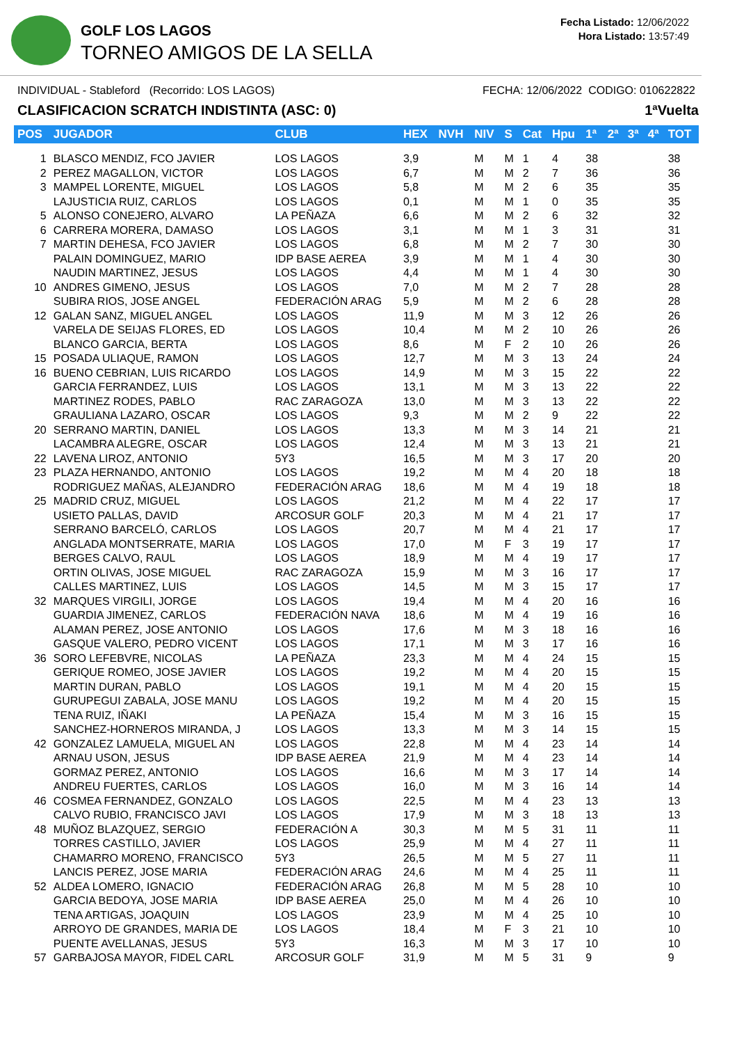GOLF LOS LAGOS
TORNEO AMIGOS DE LA SELLA
Fecha Listado: 12/06/2022
Hora Listado: 13:57:49
INDIVIDUAL - Stableford (Recorrido: LOS LAGOS) FECHA: 12/06/2022 CODIGO: 010622822
CLASIFICACION SCRATCH INDISTINTA (ASC: 0) 1ªVuelta
| POS | JUGADOR | CLUB | HEX | NVH | NIV | S | Cat | Hpu | 1ª | 2ª | 3ª | 4ª | TOT |
| --- | --- | --- | --- | --- | --- | --- | --- | --- | --- | --- | --- | --- | --- |
| 1 | BLASCO MENDIZ, FCO JAVIER | LOS LAGOS | 3,9 | | M | M | 1 | 4 | 38 | | | | 38 |
| 2 | PEREZ MAGALLON, VICTOR | LOS LAGOS | 6,7 | | M | M | 2 | 7 | 36 | | | | 36 |
| 3 | MAMPEL LORENTE, MIGUEL | LOS LAGOS | 5,8 | | M | M | 2 | 6 | 35 | | | | 35 |
| | LAJUSTICIA RUIZ, CARLOS | LOS LAGOS | 0,1 | | M | M | 1 | 0 | 35 | | | | 35 |
| 5 | ALONSO CONEJERO, ALVARO | LA PEÑAZA | 6,6 | | M | M | 2 | 6 | 32 | | | | 32 |
| 6 | CARRERA MORERA, DAMASO | LOS LAGOS | 3,1 | | M | M | 1 | 3 | 31 | | | | 31 |
| 7 | MARTIN DEHESA, FCO JAVIER | LOS LAGOS | 6,8 | | M | M | 2 | 7 | 30 | | | | 30 |
| | PALAIN DOMINGUEZ, MARIO | IDP BASE AEREA | 3,9 | | M | M | 1 | 4 | 30 | | | | 30 |
| | NAUDIN MARTINEZ, JESUS | LOS LAGOS | 4,4 | | M | M | 1 | 4 | 30 | | | | 30 |
| 10 | ANDRES GIMENO, JESUS | LOS LAGOS | 7,0 | | M | M | 2 | 7 | 28 | | | | 28 |
| | SUBIRA RIOS, JOSE ANGEL | FEDERACIÓN ARAG | 5,9 | | M | M | 2 | 6 | 28 | | | | 28 |
| 12 | GALAN SANZ, MIGUEL ANGEL | LOS LAGOS | 11,9 | | M | M | 3 | 12 | 26 | | | | 26 |
| | VARELA DE SEIJAS FLORES, ED | LOS LAGOS | 10,4 | | M | M | 2 | 10 | 26 | | | | 26 |
| | BLANCO GARCIA, BERTA | LOS LAGOS | 8,6 | | M | F | 2 | 10 | 26 | | | | 26 |
| 15 | POSADA ULIAQUE, RAMON | LOS LAGOS | 12,7 | | M | M | 3 | 13 | 24 | | | | 24 |
| 16 | BUENO CEBRIAN, LUIS RICARDO | LOS LAGOS | 14,9 | | M | M | 3 | 15 | 22 | | | | 22 |
| | GARCIA FERRANDEZ, LUIS | LOS LAGOS | 13,1 | | M | M | 3 | 13 | 22 | | | | 22 |
| | MARTINEZ RODES, PABLO | RAC ZARAGOZA | 13,0 | | M | M | 3 | 13 | 22 | | | | 22 |
| | GRAULIANA LAZARO, OSCAR | LOS LAGOS | 9,3 | | M | M | 2 | 9 | 22 | | | | 22 |
| 20 | SERRANO MARTIN, DANIEL | LOS LAGOS | 13,3 | | M | M | 3 | 14 | 21 | | | | 21 |
| | LACAMBRA ALEGRE, OSCAR | LOS LAGOS | 12,4 | | M | M | 3 | 13 | 21 | | | | 21 |
| 22 | LAVENA LIROZ, ANTONIO | 5Y3 | 16,5 | | M | M | 3 | 17 | 20 | | | | 20 |
| 23 | PLAZA HERNANDO, ANTONIO | LOS LAGOS | 19,2 | | M | M | 4 | 20 | 18 | | | | 18 |
| | RODRIGUEZ MAÑAS, ALEJANDRO | FEDERACIÓN ARAG | 18,6 | | M | M | 4 | 19 | 18 | | | | 18 |
| 25 | MADRID CRUZ, MIGUEL | LOS LAGOS | 21,2 | | M | M | 4 | 22 | 17 | | | | 17 |
| | USIETO PALLAS, DAVID | ARCOSUR GOLF | 20,3 | | M | M | 4 | 21 | 17 | | | | 17 |
| | SERRANO BARCELÓ, CARLOS | LOS LAGOS | 20,7 | | M | M | 4 | 21 | 17 | | | | 17 |
| | ANGLADA MONTSERRATE, MARIA | LOS LAGOS | 17,0 | | M | F | 3 | 19 | 17 | | | | 17 |
| | BERGES CALVO, RAUL | LOS LAGOS | 18,9 | | M | M | 4 | 19 | 17 | | | | 17 |
| | ORTIN OLIVAS, JOSE MIGUEL | RAC ZARAGOZA | 15,9 | | M | M | 3 | 16 | 17 | | | | 17 |
| | CALLES MARTINEZ, LUIS | LOS LAGOS | 14,5 | | M | M | 3 | 15 | 17 | | | | 17 |
| 32 | MARQUES VIRGILI, JORGE | LOS LAGOS | 19,4 | | M | M | 4 | 20 | 16 | | | | 16 |
| | GUARDIA JIMENEZ, CARLOS | FEDERACIÓN NAVA | 18,6 | | M | M | 4 | 19 | 16 | | | | 16 |
| | ALAMAN PEREZ, JOSE ANTONIO | LOS LAGOS | 17,6 | | M | M | 3 | 18 | 16 | | | | 16 |
| | GASQUE VALERO, PEDRO VICENT | LOS LAGOS | 17,1 | | M | M | 3 | 17 | 16 | | | | 16 |
| 36 | SORO LEFEBVRE, NICOLAS | LA PEÑAZA | 23,3 | | M | M | 4 | 24 | 15 | | | | 15 |
| | GERIQUE ROMEO, JOSE JAVIER | LOS LAGOS | 19,2 | | M | M | 4 | 20 | 15 | | | | 15 |
| | MARTIN DURAN, PABLO | LOS LAGOS | 19,1 | | M | M | 4 | 20 | 15 | | | | 15 |
| | GURUPEGUI ZABALA, JOSE MANU | LOS LAGOS | 19,2 | | M | M | 4 | 20 | 15 | | | | 15 |
| | TENA RUIZ, IÑAKI | LA PEÑAZA | 15,4 | | M | M | 3 | 16 | 15 | | | | 15 |
| | SANCHEZ-HORNEROS MIRANDA, J | LOS LAGOS | 13,3 | | M | M | 3 | 14 | 15 | | | | 15 |
| 42 | GONZALEZ LAMUELA, MIGUEL AN | LOS LAGOS | 22,8 | | M | M | 4 | 23 | 14 | | | | 14 |
| | ARNAU USON, JESUS | IDP BASE AEREA | 21,9 | | M | M | 4 | 23 | 14 | | | | 14 |
| | GORMAZ PEREZ, ANTONIO | LOS LAGOS | 16,6 | | M | M | 3 | 17 | 14 | | | | 14 |
| | ANDREU FUERTES, CARLOS | LOS LAGOS | 16,0 | | M | M | 3 | 16 | 14 | | | | 14 |
| 46 | COSMEA FERNANDEZ, GONZALO | LOS LAGOS | 22,5 | | M | M | 4 | 23 | 13 | | | | 13 |
| | CALVO RUBIO, FRANCISCO JAVI | LOS LAGOS | 17,9 | | M | M | 3 | 18 | 13 | | | | 13 |
| 48 | MUÑOZ BLAZQUEZ, SERGIO | FEDERACIÓN A | 30,3 | | M | M | 5 | 31 | 11 | | | | 11 |
| | TORRES CASTILLO, JAVIER | LOS LAGOS | 25,9 | | M | M | 4 | 27 | 11 | | | | 11 |
| | CHAMARRO MORENO, FRANCISCO | 5Y3 | 26,5 | | M | M | 5 | 27 | 11 | | | | 11 |
| | LANCIS PEREZ, JOSE MARIA | FEDERACIÓN ARAG | 24,6 | | M | M | 4 | 25 | 11 | | | | 11 |
| 52 | ALDEA LOMERO, IGNACIO | FEDERACIÓN ARAG | 26,8 | | M | M | 5 | 28 | 10 | | | | 10 |
| | GARCIA BEDOYA, JOSE MARIA | IDP BASE AEREA | 25,0 | | M | M | 4 | 26 | 10 | | | | 10 |
| | TENA ARTIGAS, JOAQUIN | LOS LAGOS | 23,9 | | M | M | 4 | 25 | 10 | | | | 10 |
| | ARROYO DE GRANDES, MARIA DE | LOS LAGOS | 18,4 | | M | F | 3 | 21 | 10 | | | | 10 |
| | PUENTE AVELLANAS, JESUS | 5Y3 | 16,3 | | M | M | 3 | 17 | 10 | | | | 10 |
| 57 | GARBAJOSA MAYOR, FIDEL CARL | ARCOSUR GOLF | 31,9 | | M | M | 5 | 31 | 9 | | | | 9 |